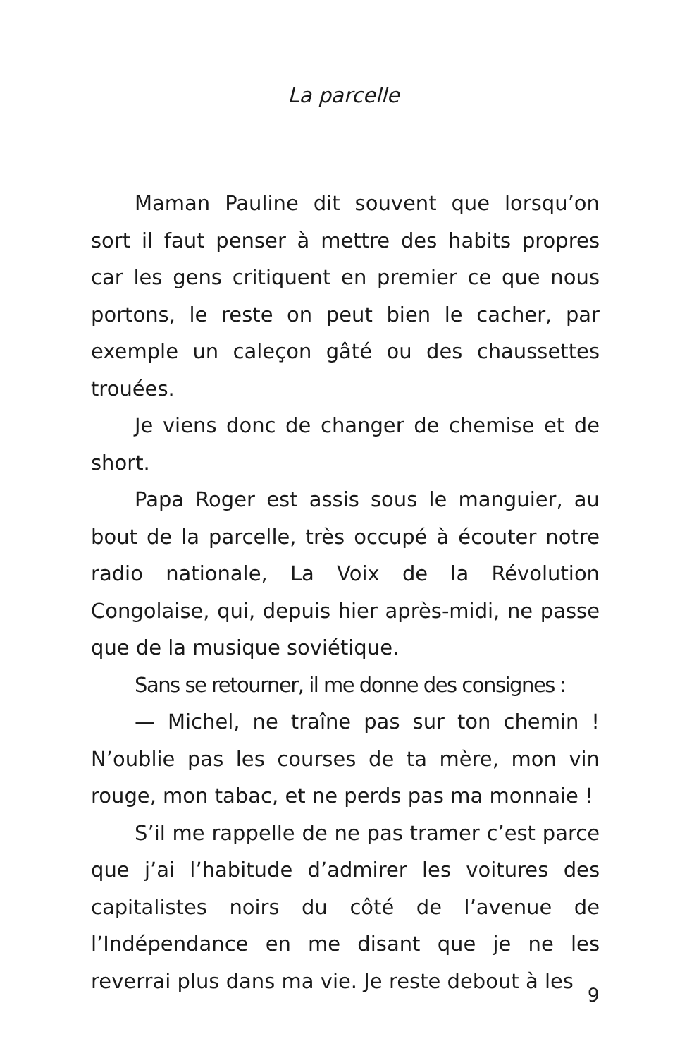La parcelle
Maman Pauline dit souvent que lorsqu’on sort il faut penser à mettre des habits propres car les gens critiquent en premier ce que nous portons, le reste on peut bien le cacher, par exemple un caleçon gâté ou des chaussettes trouées.
Je viens donc de changer de chemise et de short.
Papa Roger est assis sous le manguier, au bout de la parcelle, très occupé à écouter notre radio nationale, La Voix de la Révolution Congolaise, qui, depuis hier après-midi, ne passe que de la musique soviétique.
Sans se retourner, il me donne des consignes :
— Michel, ne traîne pas sur ton chemin ! N’oublie pas les courses de ta mère, mon vin rouge, mon tabac, et ne perds pas ma monnaie !
S’il me rappelle de ne pas tramer c’est parce que j’ai l’habitude d’admirer les voitures des capitalistes noirs du côté de l’avenue de l’Indépendance en me disant que je ne les reverrai plus dans ma vie. Je reste debout à les
9